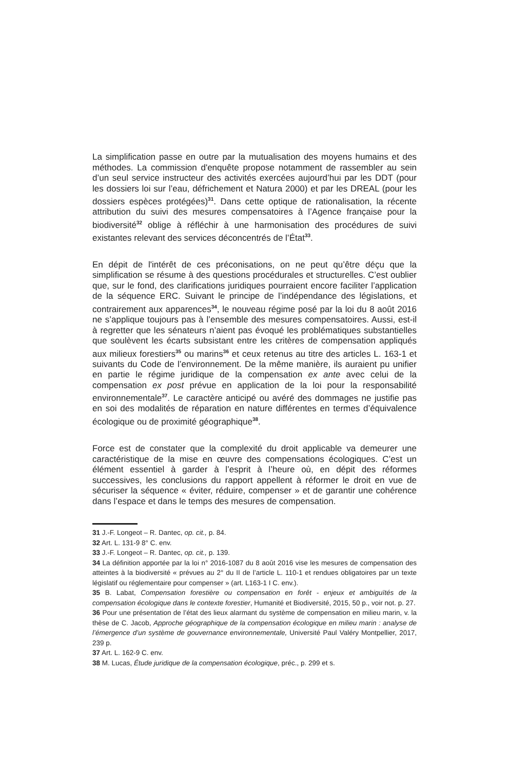La simplification passe en outre par la mutualisation des moyens humains et des méthodes. La commission d'enquête propose notamment de rassembler au sein d’un seul service instructeur des activités exercées aujourd’hui par les DDT (pour les dossiers loi sur l’eau, défrichement et Natura 2000) et par les DREAL (pour les dossiers espèces protégées)<sup>31</sup>. Dans cette optique de rationalisation, la récente attribution du suivi des mesures compensatoires à l’Agence française pour la biodiversité<sup>32</sup> oblige à réfléchir à une harmonisation des procédures de suivi existantes relevant des services déconcentrés de l’État<sup>33</sup>.
En dépit de l'intérêt de ces préconisations, on ne peut qu’être déçu que la simplification se résume à des questions procédurales et structurelles. C’est oublier que, sur le fond, des clarifications juridiques pourraient encore faciliter l’application de la séquence ERC. Suivant le principe de l’indépendance des législations, et contrairement aux apparences<sup>34</sup>, le nouveau régime posé par la loi du 8 août 2016 ne s’applique toujours pas à l’ensemble des mesures compensatoires. Aussi, est-il à regretter que les sénateurs n’aient pas évoqué les problématiques substantielles que soulèvent les écarts subsistant entre les critères de compensation appliqués aux milieux forestiers<sup>35</sup> ou marins<sup>36</sup> et ceux retenus au titre des articles L. 163-1 et suivants du Code de l’environnement. De la même manière, ils auraient pu unifier en partie le régime juridique de la compensation ex ante avec celui de la compensation ex post prévue en application de la loi pour la responsabilité environnementale<sup>37</sup>. Le caractère anticipé ou avéré des dommages ne justifie pas en soi des modalités de réparation en nature différentes en termes d’équivalence écologique ou de proximité géographique<sup>38</sup>.
Force est de constater que la complexité du droit applicable va demeurer une caractéristique de la mise en œuvre des compensations écologiques. C’est un élément essentiel à garder à l’esprit à l’heure où, en dépit des réformes successives, les conclusions du rapport appellent à réformer le droit en vue de sécuriser la séquence « éviter, réduire, compenser » et de garantir une cohérence dans l’espace et dans le temps des mesures de compensation.
31 J.-F. Longeot – R. Dantec, op. cit., p. 84.
32 Art. L. 131-9 8° C. env.
33 J.-F. Longeot – R. Dantec, op. cit., p. 139.
34 La définition apportée par la loi n° 2016-1087 du 8 août 2016 vise les mesures de compensation des atteintes à la biodiversité « prévues au 2° du II de l’article L. 110-1 et rendues obligatoires par un texte législatif ou réglementaire pour compenser » (art. L163-1 I C. env.).
35 B. Labat, Compensation forestière ou compensation en forêt - enjeux et ambiguïtés de la compensation écologique dans le contexte forestier, Humanité et Biodiversité, 2015, 50 p., voir not. p. 27.
36 Pour une présentation de l’état des lieux alarmant du système de compensation en milieu marin, v. la thèse de C. Jacob, Approche géographique de la compensation écologique en milieu marin : analyse de l’émergence d’un système de gouvernance environnementale, Université Paul Valéry Montpellier, 2017, 239 p.
37 Art. L. 162-9 C. env.
38 M. Lucas, Étude juridique de la compensation écologique, préc., p. 299 et s.